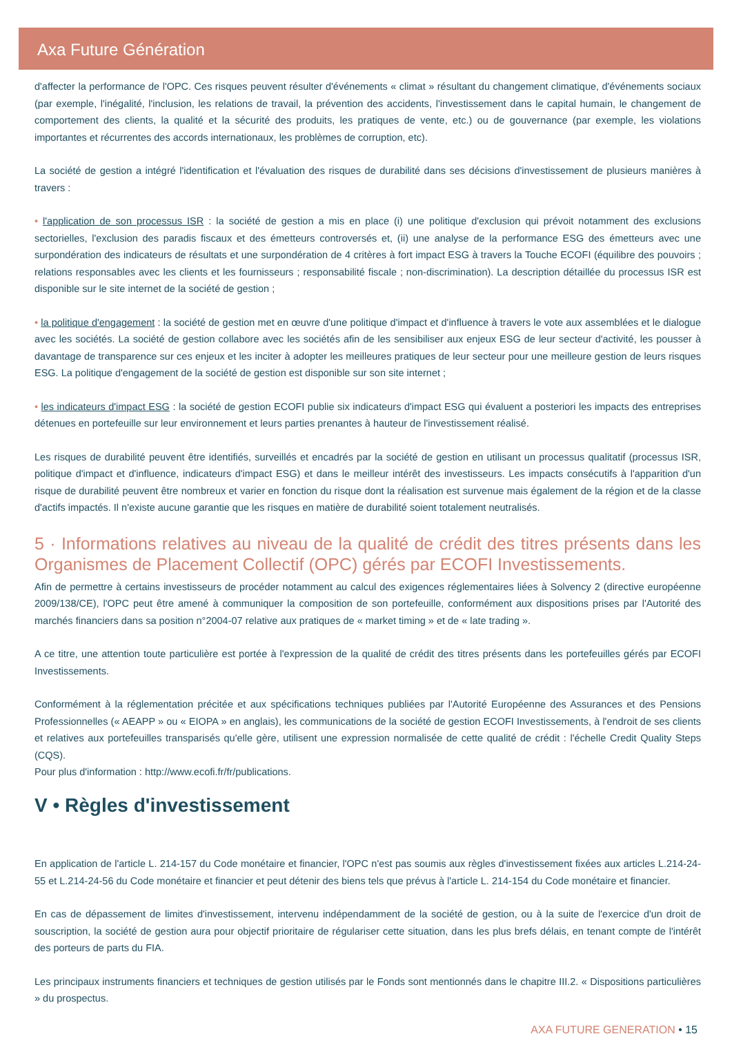Axa Future Génération
d'affecter la performance de l'OPC. Ces risques peuvent résulter d'événements « climat » résultant du changement climatique, d'événements sociaux (par exemple, l'inégalité, l'inclusion, les relations de travail, la prévention des accidents, l'investissement dans le capital humain, le changement de comportement des clients, la qualité et la sécurité des produits, les pratiques de vente, etc.) ou de gouvernance (par exemple, les violations importantes et récurrentes des accords internationaux, les problèmes de corruption, etc).
La société de gestion a intégré l'identification et l'évaluation des risques de durabilité dans ses décisions d'investissement de plusieurs manières à travers :
• l'application de son processus ISR : la société de gestion a mis en place (i) une politique d'exclusion qui prévoit notamment des exclusions sectorielles, l'exclusion des paradis fiscaux et des émetteurs controversés et, (ii) une analyse de la performance ESG des émetteurs avec une surpondération des indicateurs de résultats et une surpondération de 4 critères à fort impact ESG à travers la Touche ECOFI (équilibre des pouvoirs ; relations responsables avec les clients et les fournisseurs ; responsabilité fiscale ; non-discrimination). La description détaillée du processus ISR est disponible sur le site internet de la société de gestion ;
• la politique d'engagement : la société de gestion met en œuvre d'une politique d'impact et d'influence à travers le vote aux assemblées et le dialogue avec les sociétés. La société de gestion collabore avec les sociétés afin de les sensibiliser aux enjeux ESG de leur secteur d'activité, les pousser à davantage de transparence sur ces enjeux et les inciter à adopter les meilleures pratiques de leur secteur pour une meilleure gestion de leurs risques ESG. La politique d'engagement de la société de gestion est disponible sur son site internet ;
• les indicateurs d'impact ESG : la société de gestion ECOFI publie six indicateurs d'impact ESG qui évaluent a posteriori les impacts des entreprises détenues en portefeuille sur leur environnement et leurs parties prenantes à hauteur de l'investissement réalisé.
Les risques de durabilité peuvent être identifiés, surveillés et encadrés par la société de gestion en utilisant un processus qualitatif (processus ISR, politique d'impact et d'influence, indicateurs d'impact ESG) et dans le meilleur intérêt des investisseurs. Les impacts consécutifs à l'apparition d'un risque de durabilité peuvent être nombreux et varier en fonction du risque dont la réalisation est survenue mais également de la région et de la classe d'actifs impactés. Il n'existe aucune garantie que les risques en matière de durabilité soient totalement neutralisés.
5 · Informations relatives au niveau de la qualité de crédit des titres présents dans les Organismes de Placement Collectif (OPC) gérés par ECOFI Investissements.
Afin de permettre à certains investisseurs de procéder notamment au calcul des exigences réglementaires liées à Solvency 2 (directive européenne 2009/138/CE), l'OPC peut être amené à communiquer la composition de son portefeuille, conformément aux dispositions prises par l'Autorité des marchés financiers dans sa position n°2004-07 relative aux pratiques de « market timing » et de « late trading ».
A ce titre, une attention toute particulière est portée à l'expression de la qualité de crédit des titres présents dans les portefeuilles gérés par ECOFI Investissements.
Conformément à la réglementation précitée et aux spécifications techniques publiées par l'Autorité Européenne des Assurances et des Pensions Professionnelles (« AEAPP » ou « EIOPA » en anglais), les communications de la société de gestion ECOFI Investissements, à l'endroit de ses clients et relatives aux portefeuilles transparisés qu'elle gère, utilisent une expression normalisée de cette qualité de crédit : l'échelle Credit Quality Steps (CQS).
Pour plus d'information : http://www.ecofi.fr/fr/publications.
V • Règles d'investissement
En application de l'article L. 214-157 du Code monétaire et financier, l'OPC n'est pas soumis aux règles d'investissement fixées aux articles L.214-24-55 et L.214-24-56 du Code monétaire et financier et peut détenir des biens tels que prévus à l'article L. 214-154 du Code monétaire et financier.
En cas de dépassement de limites d'investissement, intervenu indépendamment de la société de gestion, ou à la suite de l'exercice d'un droit de souscription, la société de gestion aura pour objectif prioritaire de régulariser cette situation, dans les plus brefs délais, en tenant compte de l'intérêt des porteurs de parts du FIA.
Les principaux instruments financiers et techniques de gestion utilisés par le Fonds sont mentionnés dans le chapitre III.2. « Dispositions particulières » du prospectus.
AXA FUTURE GENERATION • 15